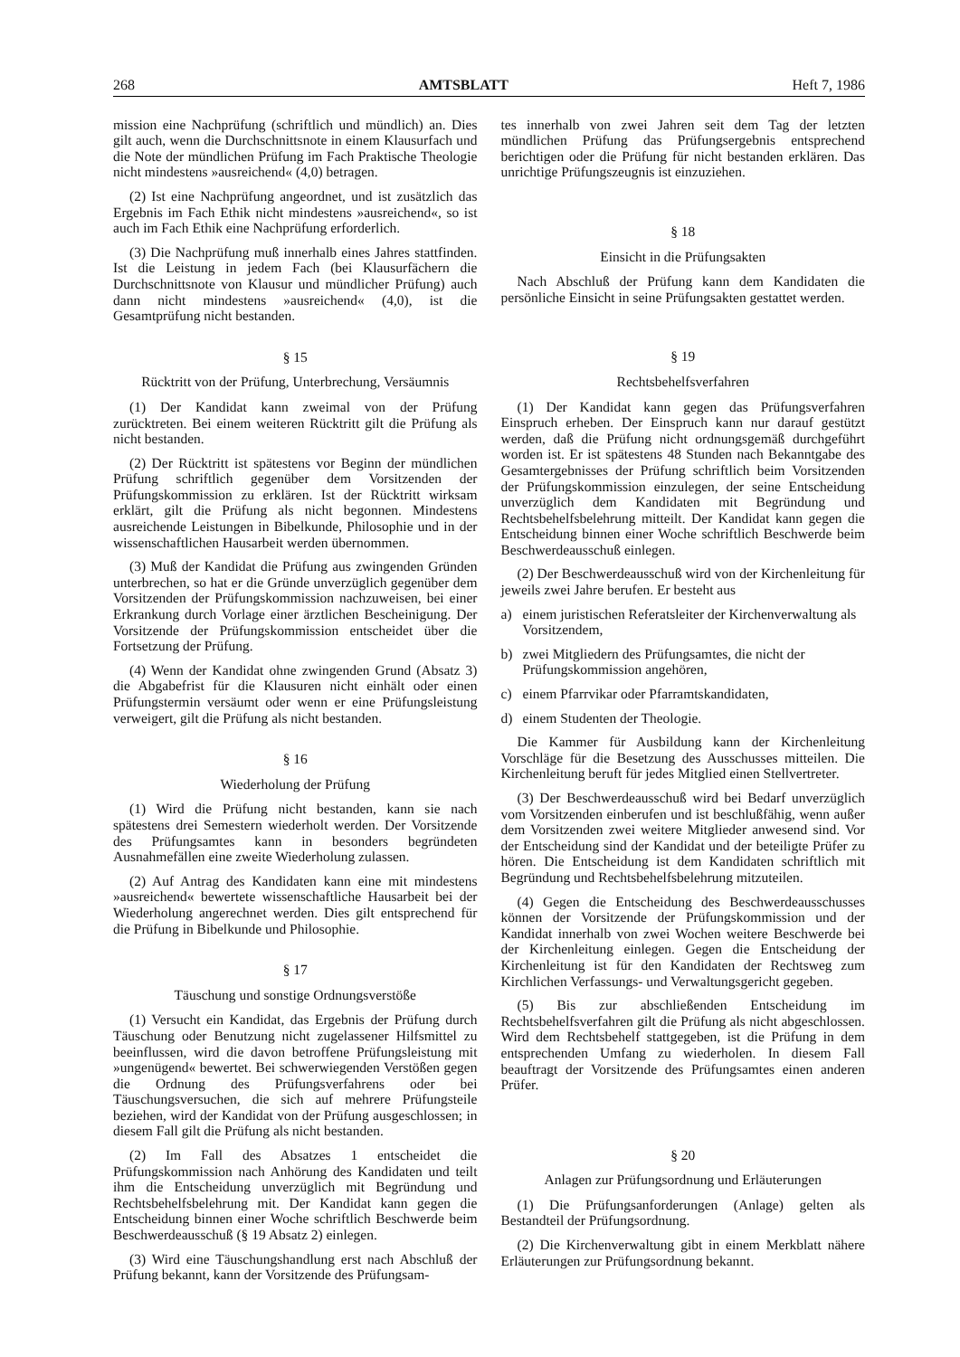268 AMTSBLATT Heft 7, 1986
mission eine Nachprüfung (schriftlich und mündlich) an. Dies gilt auch, wenn die Durchschnittsnote in einem Klausurfach und die Note der mündlichen Prüfung im Fach Praktische Theologie nicht mindestens »ausreichend« (4,0) betragen.
(2) Ist eine Nachprüfung angeordnet, und ist zusätzlich das Ergebnis im Fach Ethik nicht mindestens »ausreichend«, so ist auch im Fach Ethik eine Nachprüfung erforderlich.
(3) Die Nachprüfung muß innerhalb eines Jahres stattfinden. Ist die Leistung in jedem Fach (bei Klausurfächern die Durchschnittsnote von Klausur und mündlicher Prüfung) auch dann nicht mindestens »ausreichend« (4,0), ist die Gesamtprüfung nicht bestanden.
§ 15
Rücktritt von der Prüfung, Unterbrechung, Versäumnis
(1) Der Kandidat kann zweimal von der Prüfung zurücktreten. Bei einem weiteren Rücktritt gilt die Prüfung als nicht bestanden.
(2) Der Rücktritt ist spätestens vor Beginn der mündlichen Prüfung schriftlich gegenüber dem Vorsitzenden der Prüfungskommission zu erklären. Ist der Rücktritt wirksam erklärt, gilt die Prüfung als nicht begonnen. Mindestens ausreichende Leistungen in Bibelkunde, Philosophie und in der wissenschaftlichen Hausarbeit werden übernommen.
(3) Muß der Kandidat die Prüfung aus zwingenden Gründen unterbrechen, so hat er die Gründe unverzüglich gegenüber dem Vorsitzenden der Prüfungskommission nachzuweisen, bei einer Erkrankung durch Vorlage einer ärztlichen Bescheinigung. Der Vorsitzende der Prüfungskommission entscheidet über die Fortsetzung der Prüfung.
(4) Wenn der Kandidat ohne zwingenden Grund (Absatz 3) die Abgabefrist für die Klausuren nicht einhält oder einen Prüfungstermin versäumt oder wenn er eine Prüfungsleistung verweigert, gilt die Prüfung als nicht bestanden.
§ 16
Wiederholung der Prüfung
(1) Wird die Prüfung nicht bestanden, kann sie nach spätestens drei Semestern wiederholt werden. Der Vorsitzende des Prüfungsamtes kann in besonders begründeten Ausnahmefällen eine zweite Wiederholung zulassen.
(2) Auf Antrag des Kandidaten kann eine mit mindestens »ausreichend« bewertete wissenschaftliche Hausarbeit bei der Wiederholung angerechnet werden. Dies gilt entsprechend für die Prüfung in Bibelkunde und Philosophie.
§ 17
Täuschung und sonstige Ordnungsverstöße
(1) Versucht ein Kandidat, das Ergebnis der Prüfung durch Täuschung oder Benutzung nicht zugelassener Hilfsmittel zu beeinflussen, wird die davon betroffene Prüfungsleistung mit »ungenügend« bewertet. Bei schwerwiegenden Verstößen gegen die Ordnung des Prüfungsverfahrens oder bei Täuschungsversuchen, die sich auf mehrere Prüfungsteile beziehen, wird der Kandidat von der Prüfung ausgeschlossen; in diesem Fall gilt die Prüfung als nicht bestanden.
(2) Im Fall des Absatzes 1 entscheidet die Prüfungskommission nach Anhörung des Kandidaten und teilt ihm die Entscheidung unverzüglich mit Begründung und Rechtsbehelfsbelehrung mit. Der Kandidat kann gegen die Entscheidung binnen einer Woche schriftlich Beschwerde beim Beschwerdeausschuß (§ 19 Absatz 2) einlegen.
(3) Wird eine Täuschungshandlung erst nach Abschluß der Prüfung bekannt, kann der Vorsitzende des Prüfungsam-
tes innerhalb von zwei Jahren seit dem Tag der letzten mündlichen Prüfung das Prüfungsergebnis entsprechend berichtigen oder die Prüfung für nicht bestanden erklären. Das unrichtige Prüfungszeugnis ist einzuziehen.
§ 18
Einsicht in die Prüfungsakten
Nach Abschluß der Prüfung kann dem Kandidaten die persönliche Einsicht in seine Prüfungsakten gestattet werden.
§ 19
Rechtsbehelfsverfahren
(1) Der Kandidat kann gegen das Prüfungsverfahren Einspruch erheben. Der Einspruch kann nur darauf gestützt werden, daß die Prüfung nicht ordnungsgemäß durchgeführt worden ist. Er ist spätestens 48 Stunden nach Bekanntgabe des Gesamtergebnisses der Prüfung schriftlich beim Vorsitzenden der Prüfungskommission einzulegen, der seine Entscheidung unverzüglich dem Kandidaten mit Begründung und Rechtsbehelfsbelehrung mitteilt. Der Kandidat kann gegen die Entscheidung binnen einer Woche schriftlich Beschwerde beim Beschwerdeausschuß einlegen.
(2) Der Beschwerdeausschuß wird von der Kirchenleitung für jeweils zwei Jahre berufen. Er besteht aus
a) einem juristischen Referatsleiter der Kirchenverwaltung als Vorsitzendem,
b) zwei Mitgliedern des Prüfungsamtes, die nicht der Prüfungskommission angehören,
c) einem Pfarrvikar oder Pfarramtskandidaten,
d) einem Studenten der Theologie.
Die Kammer für Ausbildung kann der Kirchenleitung Vorschläge für die Besetzung des Ausschusses mitteilen. Die Kirchenleitung beruft für jedes Mitglied einen Stellvertreter.
(3) Der Beschwerdeausschuß wird bei Bedarf unverzüglich vom Vorsitzenden einberufen und ist beschlußfähig, wenn außer dem Vorsitzenden zwei weitere Mitglieder anwesend sind. Vor der Entscheidung sind der Kandidat und der beteiligte Prüfer zu hören. Die Entscheidung ist dem Kandidaten schriftlich mit Begründung und Rechtsbehelfsbelehrung mitzuteilen.
(4) Gegen die Entscheidung des Beschwerdeausschusses können der Vorsitzende der Prüfungskommission und der Kandidat innerhalb von zwei Wochen weitere Beschwerde bei der Kirchenleitung einlegen. Gegen die Entscheidung der Kirchenleitung ist für den Kandidaten der Rechtsweg zum Kirchlichen Verfassungs- und Verwaltungsgericht gegeben.
(5) Bis zur abschließenden Entscheidung im Rechtsbehelfsverfahren gilt die Prüfung als nicht abgeschlossen. Wird dem Rechtsbehelf stattgegeben, ist die Prüfung in dem entsprechenden Umfang zu wiederholen. In diesem Fall beauftragt der Vorsitzende des Prüfungsamtes einen anderen Prüfer.
§ 20
Anlagen zur Prüfungsordnung und Erläuterungen
(1) Die Prüfungsanforderungen (Anlage) gelten als Bestandteil der Prüfungsordnung.
(2) Die Kirchenverwaltung gibt in einem Merkblatt nähere Erläuterungen zur Prüfungsordnung bekannt.